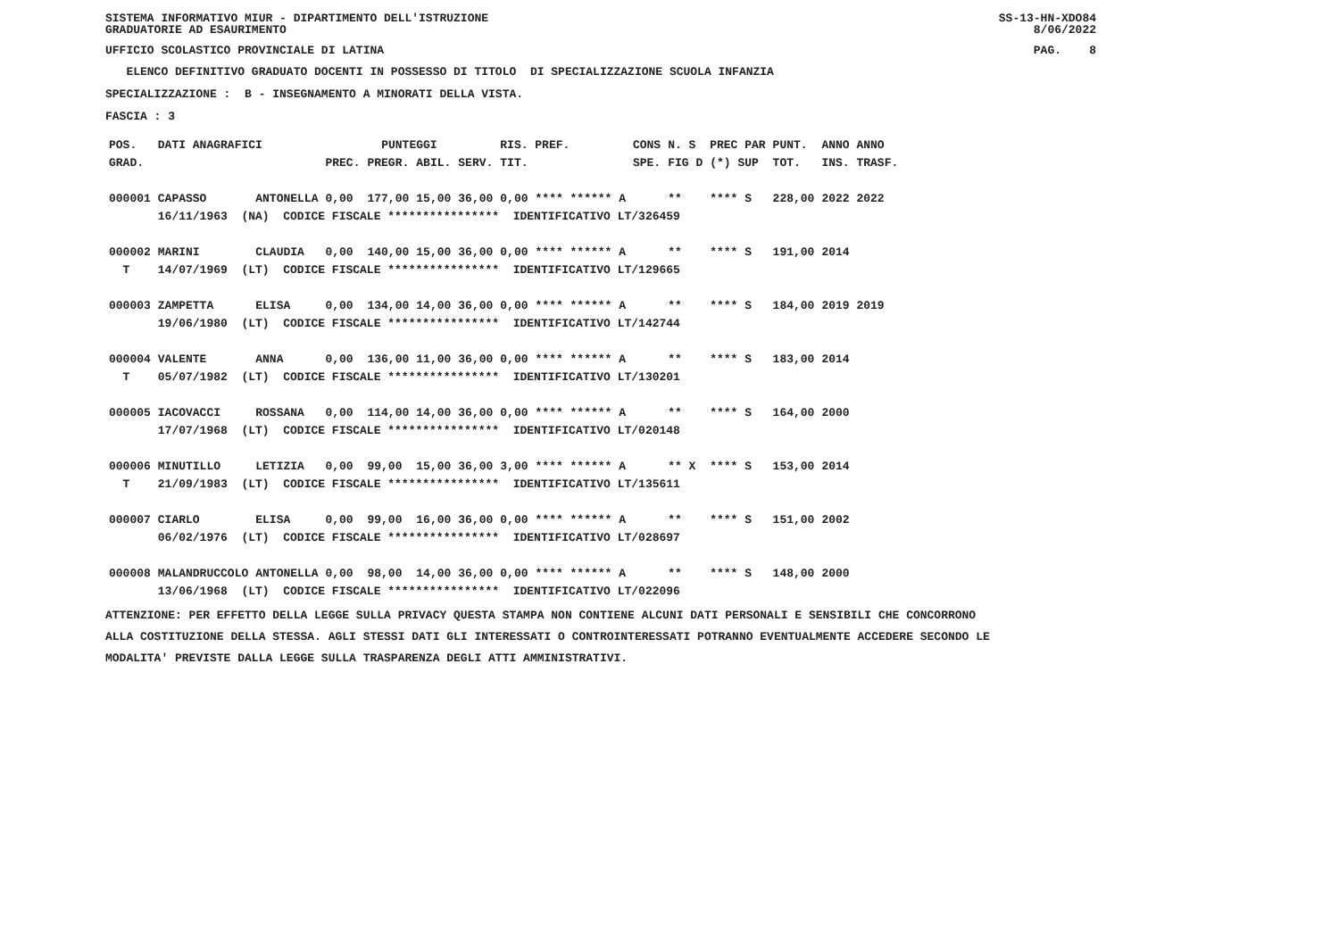SISTEMA INFORMATIVO MIUR - DIPARTIMENTO DELL'ISTRUZIONE
GRADUATORIE AD ESAURIMENTO SS-13-HN-XDO84
8/06/2022
UFFICIO SCOLASTICO PROVINCIALE DI LATINA PAG. 8
ELENCO DEFINITIVO GRADUATO DOCENTI IN POSSESSO DI TITOLO DI SPECIALIZZAZIONE SCUOLA INFANZIA
SPECIALIZZAZIONE : B - INSEGNAMENTO A MINORATI DELLA VISTA.
FASCIA : 3
| POS. | DATI ANAGRAFICI | | PUNTEGGI | | | | RIS. PREF. | | CONS | N. S | PREC PAR | PUNT. | ANNO ANNO |
| --- | --- | --- | --- | --- | --- | --- | --- | --- | --- | --- | --- | --- | --- |
| GRAD. | | | PREC. | PREGR. | ABIL. | SERV. | TIT. | | SPE. | FIG D | (*) SUP | TOT. | INS. TRASF. |
| 000001 | CAPASSO | ANTONELLA | 0,00 | 177,00 | 15,00 | 36,00 | 0,00 | **** ****** A | | ** | **** S | 228,00 | 2022 2022 |
| | 16/11/1963 (NA) CODICE FISCALE **************** IDENTIFICATIVO LT/326459 | | | | | | | | | | | | |
| 000002 | MARINI | CLAUDIA | 0,00 | 140,00 | 15,00 | 36,00 | 0,00 | **** ****** A | | ** | **** S | 191,00 | 2014 |
| T | 14/07/1969 (LT) CODICE FISCALE **************** IDENTIFICATIVO LT/129665 | | | | | | | | | | | | |
| 000003 | ZAMPETTA | ELISA | 0,00 | 134,00 | 14,00 | 36,00 | 0,00 | **** ****** A | | ** | **** S | 184,00 | 2019 2019 |
| | 19/06/1980 (LT) CODICE FISCALE **************** IDENTIFICATIVO LT/142744 | | | | | | | | | | | | |
| 000004 | VALENTE | ANNA | 0,00 | 136,00 | 11,00 | 36,00 | 0,00 | **** ****** A | | ** | **** S | 183,00 | 2014 |
| T | 05/07/1982 (LT) CODICE FISCALE **************** IDENTIFICATIVO LT/130201 | | | | | | | | | | | | |
| 000005 | IACOVACCI | ROSSANA | 0,00 | 114,00 | 14,00 | 36,00 | 0,00 | **** ****** A | | ** | **** S | 164,00 | 2000 |
| | 17/07/1968 (LT) CODICE FISCALE **************** IDENTIFICATIVO LT/020148 | | | | | | | | | | | | |
| 000006 | MINUTILLO | LETIZIA | 0,00 | 99,00 | 15,00 | 36,00 | 3,00 | **** ****** A | | ** X | **** S | 153,00 | 2014 |
| T | 21/09/1983 (LT) CODICE FISCALE **************** IDENTIFICATIVO LT/135611 | | | | | | | | | | | | |
| 000007 | CIARLO | ELISA | 0,00 | 99,00 | 16,00 | 36,00 | 0,00 | **** ****** A | | ** | **** S | 151,00 | 2002 |
| | 06/02/1976 (LT) CODICE FISCALE **************** IDENTIFICATIVO LT/028697 | | | | | | | | | | | | |
| 000008 | MALANDRUCCOLO | ANTONELLA | 0,00 | 98,00 | 14,00 | 36,00 | 0,00 | **** ****** A | | ** | **** S | 148,00 | 2000 |
| | 13/06/1968 (LT) CODICE FISCALE **************** IDENTIFICATIVO LT/022096 | | | | | | | | | | | | |
ATTENZIONE: PER EFFETTO DELLA LEGGE SULLA PRIVACY QUESTA STAMPA NON CONTIENE ALCUNI DATI PERSONALI E SENSIBILI CHE CONCORRONO
ALLA COSTITUZIONE DELLA STESSA. AGLI STESSI DATI GLI INTERESSATI O CONTROINTERESSATI POTRANNO EVENTUALMENTE ACCEDERE SECONDO LE
MODALITA' PREVISTE DALLA LEGGE SULLA TRASPARENZA DEGLI ATTI AMMINISTRATIVI.